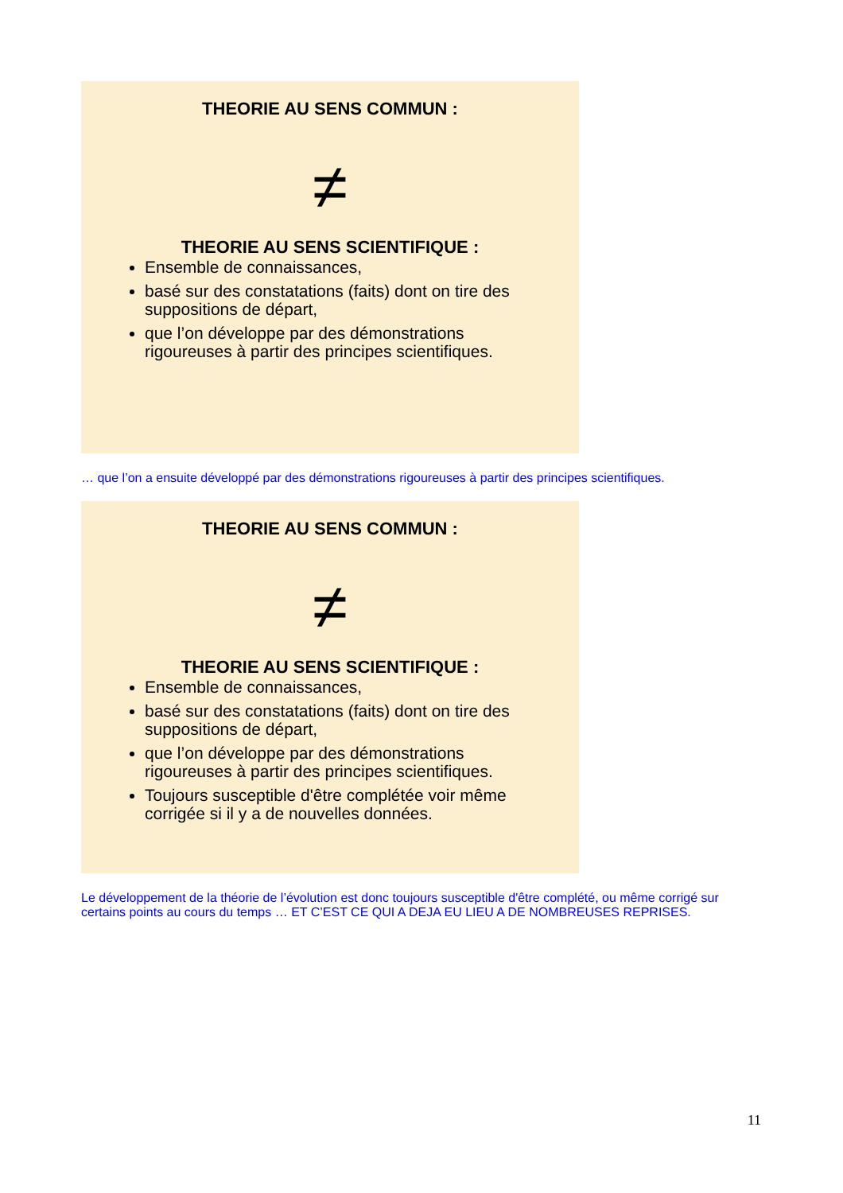THEORIE AU SENS COMMUN :
≠
THEORIE AU SENS SCIENTIFIQUE :
Ensemble de connaissances,
basé sur des constatations (faits) dont on tire des suppositions de départ,
que l’on développe par des démonstrations rigoureuses à partir des principes scientifiques.
… que l’on a ensuite développé par des démonstrations rigoureuses à partir des principes scientifiques.
THEORIE AU SENS COMMUN :
≠
THEORIE AU SENS SCIENTIFIQUE :
Ensemble de connaissances,
basé sur des constatations (faits) dont on tire des suppositions de départ,
que l’on développe par des démonstrations rigoureuses à partir des principes scientifiques.
Toujours susceptible d'être complétée voir même corrigée si il y a de nouvelles données.
Le développement de la théorie de l’évolution est donc toujours susceptible d'être complété, ou même corrigé sur certains points au cours du temps … ET C’EST CE QUI A DEJA EU LIEU A DE NOMBREUSES REPRISES.
11